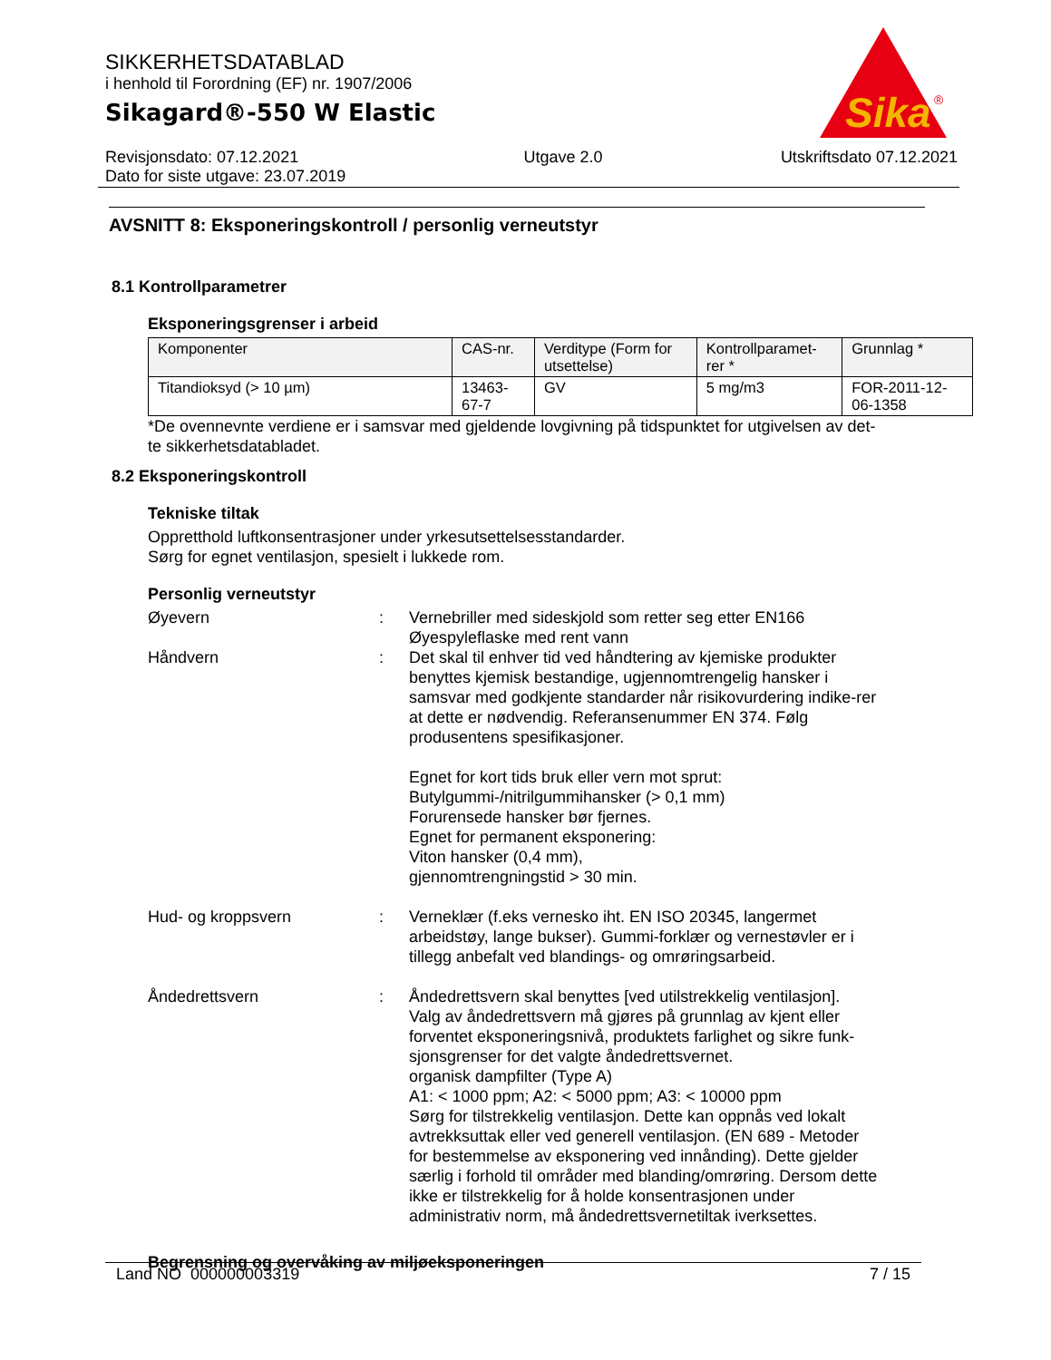SIKKERHETSDATABLAD
i henhold til Forordning (EF) nr. 1907/2006
Sikagard®-550 W Elastic
Sika
®
Revisjonsdato: 07.12.2021
Dato for siste utgave: 23.07.2019
Utgave 2.0 Utskriftsdato 07.12.2021
AVSNITT 8: Eksponeringskontroll / personlig verneutstyr
8.1 Kontrollparametrer
Eksponeringsgrenser i arbeid
| Komponenter | CAS-nr. | Verditype (Form for utsettelse) | Kontrollparamet-rer * | Grunnlag * |
| --- | --- | --- | --- | --- |
| Titandioksyd (> 10 µm) | 13463-67-7 | GV | 5 mg/m3 | FOR-2011-12-06-1358 |
*De ovennevnte verdiene er i samsvar med gjeldende lovgivning på tidspunktet for utgivelsen av det-
te sikkerhetsdatabladet.
8.2 Eksponeringskontroll
Tekniske tiltak
Oppretthold luftkonsentrasjoner under yrkesutsettelsesstandarder.
Sørg for egnet ventilasjon, spesielt i lukkede rom.
Personlig verneutstyr
Øyevern : Vernebriller med sideskjold som retter seg etter EN166
Øyespyleflaske med rent vann
Håndvern : Det skal til enhver tid ved håndtering av kjemiske produkter benyttes kjemisk bestandige, ugjennomtrengelig hansker i samsvar med godkjente standarder når risikovurdering indike-rer at dette er nødvendig. Referansenummer EN 374. Følg produsentens spesifikasjoner.
Egnet for kort tids bruk eller vern mot sprut:
Butylgummi-/nitrilgummihansker (> 0,1 mm)
Forurensede hansker bør fjernes.
Egnet for permanent eksponering:
Viton hansker (0,4 mm),
gjennomtrengningstid > 30 min.
Hud- og kroppsvern : Verneklær (f.eks vernesko iht. EN ISO 20345, langermet arbeidstøy, lange bukser). Gummi-forklær og vernestøvler er i tillegg anbefalt ved blandings- og omrøringsarbeid.
Åndedrettsvern : Åndedrettsvern skal benyttes [ved utilstrekkelig ventilasjon].
Valg av åndedrettsvern må gjøres på grunnlag av kjent eller forventet eksponeringsnivå, produktets farlighet og sikre funk-sjonsgrenser for det valgte åndedrettsvernet.
organisk dampfilter (Type A)
A1: < 1000 ppm; A2: < 5000 ppm; A3: < 10000 ppm
Sørg for tilstrekkelig ventilasjon. Dette kan oppnås ved lokalt avtrekksuttak eller ved generell ventilasjon. (EN 689 - Metoder for bestemmelse av eksponering ved innånding). Dette gjelder særlig i forhold til områder med blanding/omrøring. Dersom dette ikke er tilstrekkelig for å holde konsentrasjonen under administrativ norm, må åndedrettsvernetiltak iverksettes.
Begrensning og overvåking av miljøeksponeringen
Land NO 000000003319 7 / 15